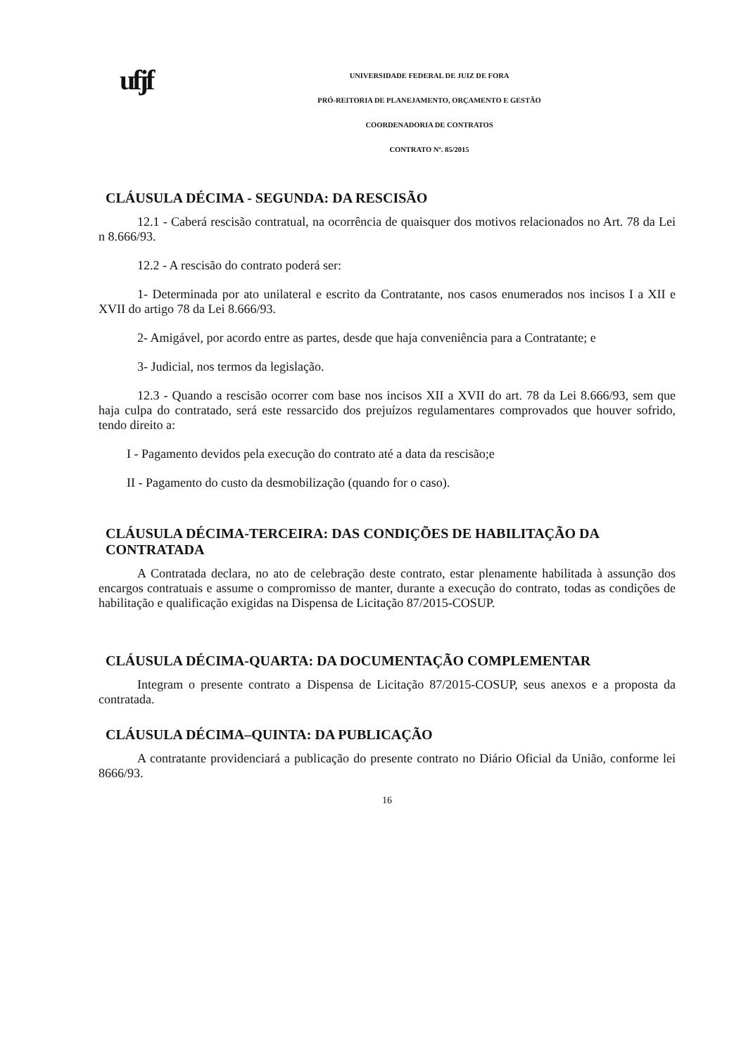ufjf
UNIVERSIDADE FEDERAL DE JUIZ DE FORA
PRÓ-REITORIA DE PLANEJAMENTO, ORÇAMENTO E GESTÃO
COORDENADORIA DE CONTRATOS
CONTRATO Nº. 85/2015
CLÁUSULA DÉCIMA - SEGUNDA: DA RESCISÃO
12.1 - Caberá rescisão contratual, na ocorrência de quaisquer dos motivos relacionados no Art. 78 da Lei n 8.666/93.
12.2 - A rescisão do contrato poderá ser:
1- Determinada por ato unilateral e escrito da Contratante, nos casos enumerados nos incisos I a XII e XVII do artigo 78 da Lei 8.666/93.
2- Amigável, por acordo entre as partes, desde que haja conveniência para a Contratante; e
3- Judicial, nos termos da legislação.
12.3 - Quando a rescisão ocorrer com base nos incisos XII a XVII do art. 78 da Lei 8.666/93, sem que haja culpa do contratado, será este ressarcido dos prejuízos regulamentares comprovados que houver sofrido, tendo direito a:
I - Pagamento devidos pela execução do contrato até a data da rescisão;e
II - Pagamento do custo da desmobilização (quando for o caso).
CLÁUSULA DÉCIMA-TERCEIRA: DAS CONDIÇÕES DE HABILITAÇÃO DA CONTRATADA
A Contratada declara, no ato de celebração deste contrato, estar plenamente habilitada à assunção dos encargos contratuais e assume o compromisso de manter, durante a execução do contrato, todas as condições de habilitação e qualificação exigidas na Dispensa de Licitação 87/2015-COSUP.
CLÁUSULA DÉCIMA-QUARTA: DA DOCUMENTAÇÃO COMPLEMENTAR
Integram o presente contrato a Dispensa de Licitação 87/2015-COSUP, seus anexos e a proposta da contratada.
CLÁUSULA DÉCIMA–QUINTA: DA PUBLICAÇÃO
A contratante providenciará a publicação do presente contrato no Diário Oficial da União, conforme lei 8666/93.
16